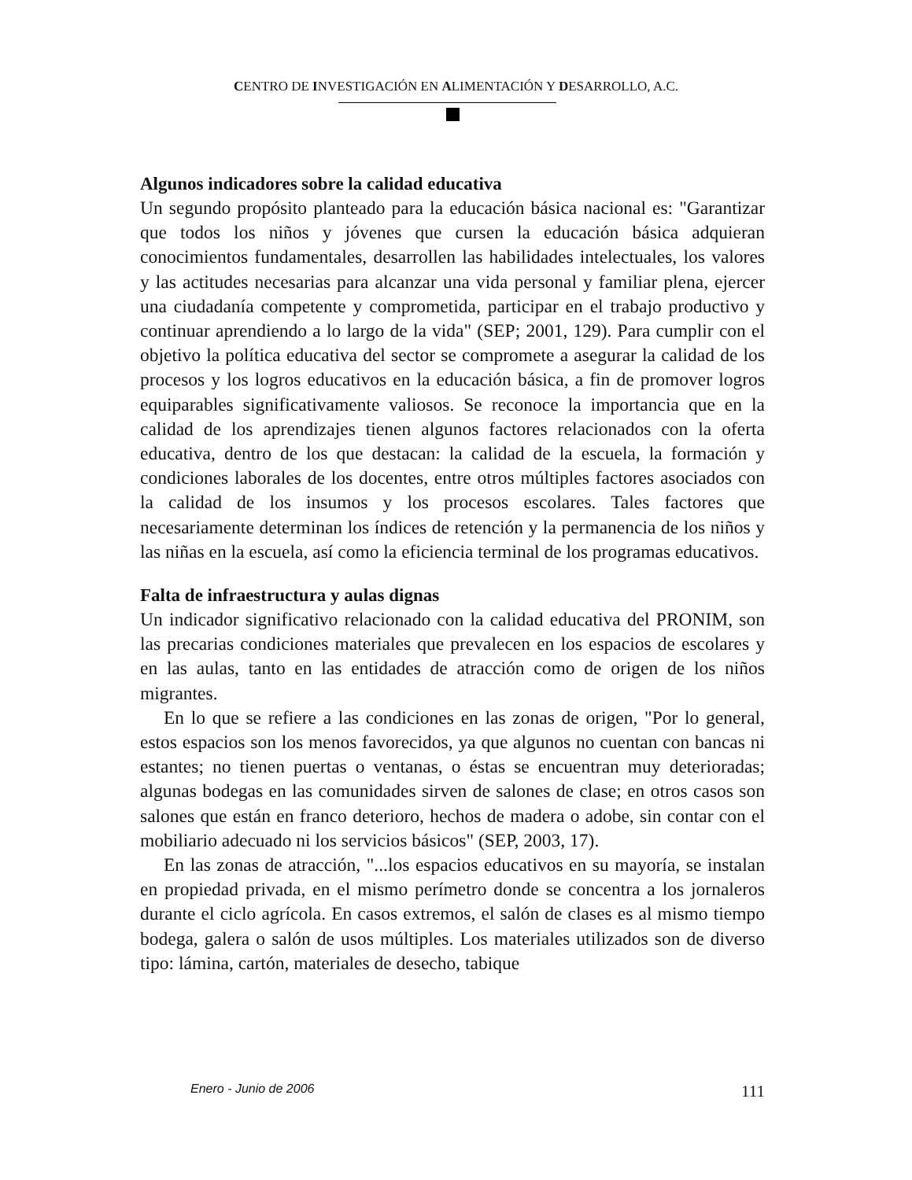CENTRO DE INVESTIGACIÓN EN ALIMENTACIÓN Y DESARROLLO, A.C.
Algunos indicadores sobre la calidad educativa
Un segundo propósito planteado para la educación básica nacional es: "Garantizar que todos los niños y jóvenes que cursen la educación básica adquieran conocimientos fundamentales, desarrollen las habilidades intelectuales, los valores y las actitudes necesarias para alcanzar una vida personal y familiar plena, ejercer una ciudadanía competente y comprometida, participar en el trabajo productivo y continuar aprendiendo a lo largo de la vida" (SEP; 2001, 129). Para cumplir con el objetivo la política educativa del sector se compromete a asegurar la calidad de los procesos y los logros educativos en la educación básica, a fin de promover logros equiparables significativamente valiosos. Se reconoce la importancia que en la calidad de los aprendizajes tienen algunos factores relacionados con la oferta educativa, dentro de los que destacan: la calidad de la escuela, la formación y condiciones laborales de los docentes, entre otros múltiples factores asociados con la calidad de los insumos y los procesos escolares. Tales factores que necesariamente determinan los índices de retención y la permanencia de los niños y las niñas en la escuela, así como la eficiencia terminal de los programas educativos.
Falta de infraestructura y aulas dignas
Un indicador significativo relacionado con la calidad educativa del PRONIM, son las precarias condiciones materiales que prevalecen en los espacios de escolares y en las aulas, tanto en las entidades de atracción como de origen de los niños migrantes.
En lo que se refiere a las condiciones en las zonas de origen, "Por lo general, estos espacios son los menos favorecidos, ya que algunos no cuentan con bancas ni estantes; no tienen puertas o ventanas, o éstas se encuentran muy deterioradas; algunas bodegas en las comunidades sirven de salones de clase; en otros casos son salones que están en franco deterioro, hechos de madera o adobe, sin contar con el mobiliario adecuado ni los servicios básicos" (SEP, 2003, 17).
En las zonas de atracción, "...los espacios educativos en su mayoría, se instalan en propiedad privada, en el mismo perímetro donde se concentra a los jornaleros durante el ciclo agrícola. En casos extremos, el salón de clases es al mismo tiempo bodega, galera o salón de usos múltiples. Los materiales utilizados son de diverso tipo: lámina, cartón, materiales de desecho, tabique
Enero - Junio de 2006 111